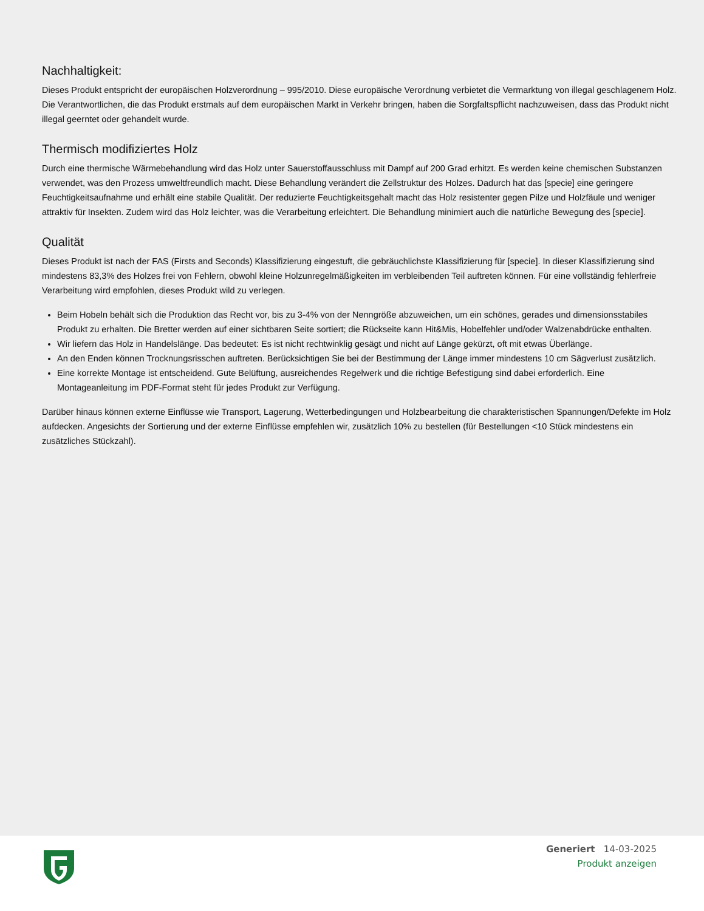Nachhaltigkeit:
Dieses Produkt entspricht der europäischen Holzverordnung – 995/2010. Diese europäische Verordnung verbietet die Vermarktung von illegal geschlagenem Holz. Die Verantwortlichen, die das Produkt erstmals auf dem europäischen Markt in Verkehr bringen, haben die Sorgfaltspflicht nachzuweisen, dass das Produkt nicht illegal geerntet oder gehandelt wurde.
Thermisch modifiziertes Holz
Durch eine thermische Wärmebehandlung wird das Holz unter Sauerstoffausschluss mit Dampf auf 200 Grad erhitzt. Es werden keine chemischen Substanzen verwendet, was den Prozess umweltfreundlich macht. Diese Behandlung verändert die Zellstruktur des Holzes. Dadurch hat das [specie] eine geringere Feuchtigkeitsaufnahme und erhält eine stabile Qualität. Der reduzierte Feuchtigkeitsgehalt macht das Holz resistenter gegen Pilze und Holzfäule und weniger attraktiv für Insekten. Zudem wird das Holz leichter, was die Verarbeitung erleichtert. Die Behandlung minimiert auch die natürliche Bewegung des [specie].
Qualität
Dieses Produkt ist nach der FAS (Firsts and Seconds) Klassifizierung eingestuft, die gebräuchlichste Klassifizierung für [specie]. In dieser Klassifizierung sind mindestens 83,3% des Holzes frei von Fehlern, obwohl kleine Holzunregelmäßigkeiten im verbleibenden Teil auftreten können. Für eine vollständig fehlerfreie Verarbeitung wird empfohlen, dieses Produkt wild zu verlegen.
Beim Hobeln behält sich die Produktion das Recht vor, bis zu 3-4% von der Nenngröße abzuweichen, um ein schönes, gerades und dimensionsstabiles Produkt zu erhalten. Die Bretter werden auf einer sichtbaren Seite sortiert; die Rückseite kann Hit&Mis, Hobelfehler und/oder Walzenabdrücke enthalten.
Wir liefern das Holz in Handelslänge. Das bedeutet: Es ist nicht rechtwinklig gesägt und nicht auf Länge gekürzt, oft mit etwas Überlänge.
An den Enden können Trocknungsrisschen auftreten. Berücksichtigen Sie bei der Bestimmung der Länge immer mindestens 10 cm Sägverlust zusätzlich.
Eine korrekte Montage ist entscheidend. Gute Belüftung, ausreichendes Regelwerk und die richtige Befestigung sind dabei erforderlich. Eine Montageanleitung im PDF-Format steht für jedes Produkt zur Verfügung.
Darüber hinaus können externe Einflüsse wie Transport, Lagerung, Wetterbedingungen und Holzbearbeitung die charakteristischen Spannungen/Defekte im Holz aufdecken. Angesichts der Sortierung und der externe Einflüsse empfehlen wir, zusätzlich 10% zu bestellen (für Bestellungen <10 Stück mindestens ein zusätzliches Stückzahl).
Generiert 14-03-2025
Produkt anzeigen